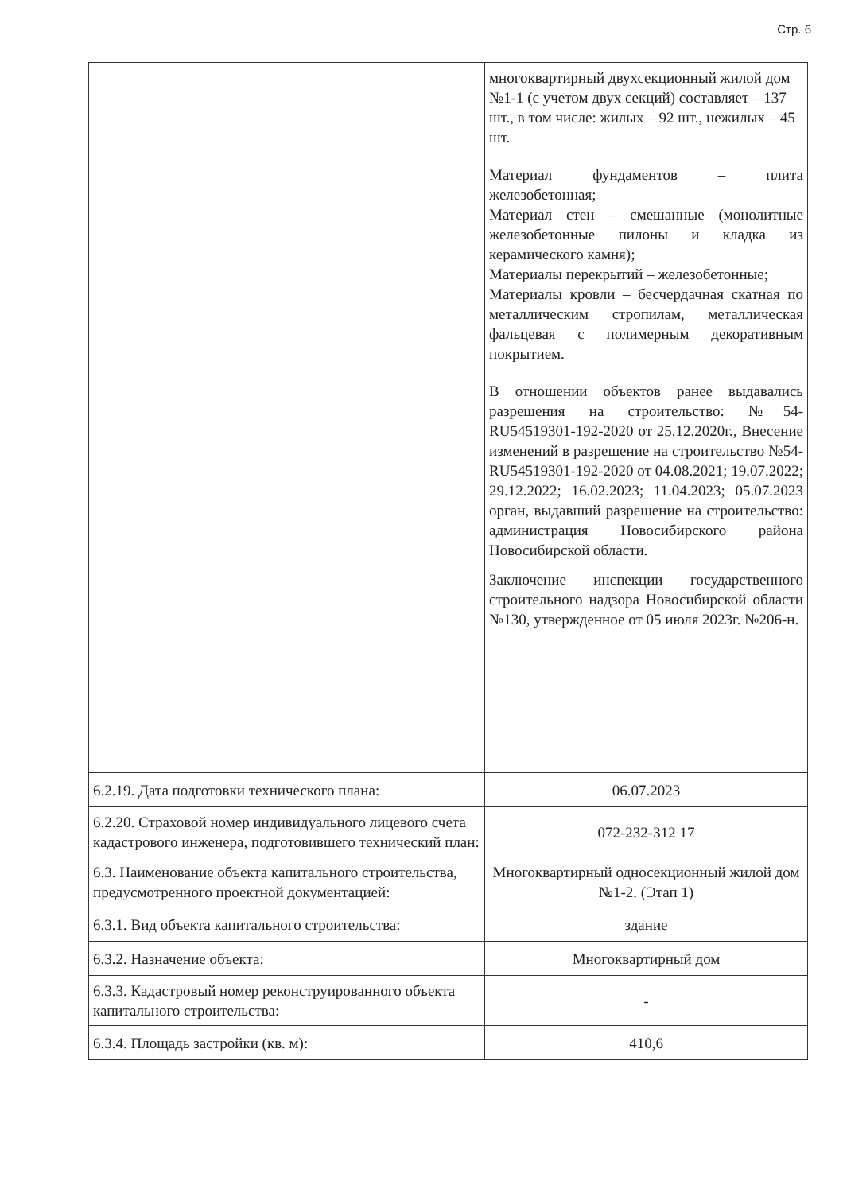Стр. 6
| | многоквартирный двухсекционный жилой дом №1-1 (с учетом двух секций) составляет – 137 шт., в том числе: жилых – 92 шт., нежилых – 45 шт. Материал фундаментов – плита железобетонная; Материал стен – смешанные (монолитные железобетонные пилоны и кладка из керамического камня); Материалы перекрытий – железобетонные; Материалы кровли – бесчердачная скатная по металлическим стропилам, металлическая фальцевая с полимерным декоративным покрытием. В отношении объектов ранее выдавались разрешения на строительство: №54-RU54519301-192-2020 от 25.12.2020г., Внесение изменений в разрешение на строительство №54-RU54519301-192-2020 от 04.08.2021; 19.07.2022; 29.12.2022; 16.02.2023; 11.04.2023; 05.07.2023 орган, выдавший разрешение на строительство: администрация Новосибирского района Новосибирской области. Заключение инспекции государственного строительного надзора Новосибирской области №130, утвержденное от 05 июля 2023г. №206-н. |
| 6.2.19. Дата подготовки технического плана: | 06.07.2023 |
| 6.2.20. Страховой номер индивидуального лицевого счета кадастрового инженера, подготовившего технический план: | 072-232-312 17 |
| 6.3. Наименование объекта капитального строительства, предусмотренного проектной документацией: | Многоквартирный односекционный жилой дом №1-2. (Этап 1) |
| 6.3.1. Вид объекта капитального строительства: | здание |
| 6.3.2. Назначение объекта: | Многоквартирный дом |
| 6.3.3. Кадастровый номер реконструированного объекта капитального строительства: | - |
| 6.3.4. Площадь застройки (кв. м): | 410,6 |